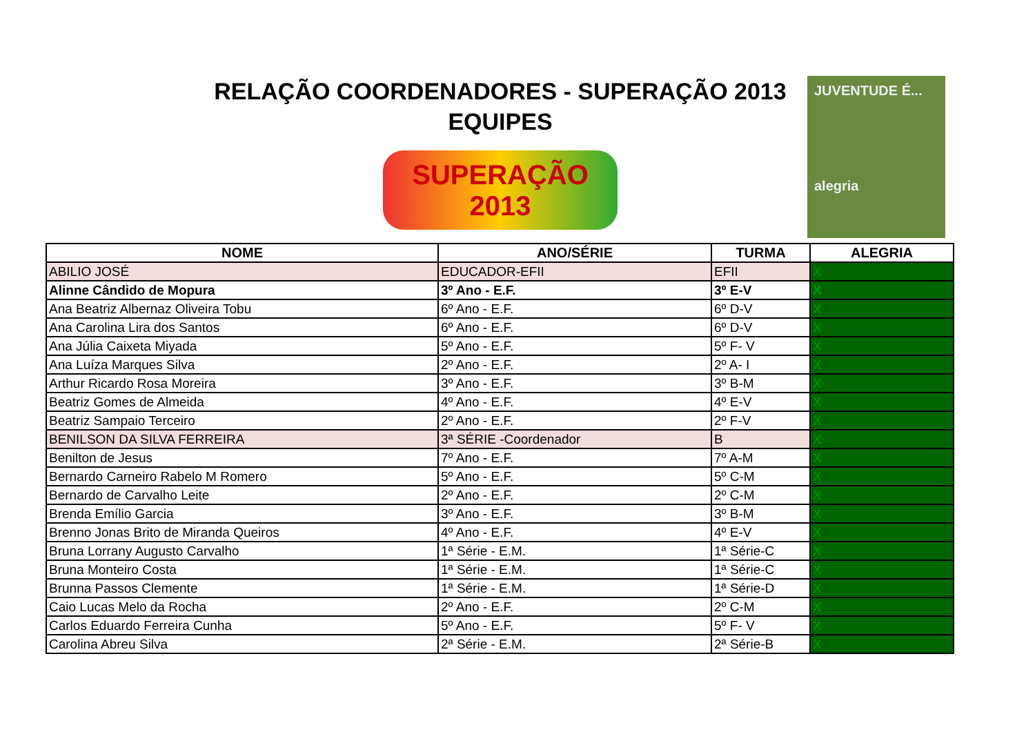RELAÇÃO COORDENADORES - SUPERAÇÃO 2013
EQUIPES
SUPERAÇÃO 2013
JUVENTUDE É...
alegria
| NOME | ANO/SÉRIE | TURMA | ALEGRIA |
| --- | --- | --- | --- |
| ABILIO JOSÉ | EDUCADOR-EFII | EFII | X |
| Alinne Cândido de Mopura | 3º Ano - E.F. | 3º E-V | X |
| Ana Beatriz Albernaz Oliveira Tobu | 6º Ano - E.F. | 6º D-V | X |
| Ana Carolina Lira dos Santos | 6º Ano - E.F. | 6º D-V | X |
| Ana Júlia Caixeta Miyada | 5º Ano - E.F. | 5º F- V | X |
| Ana Luíza Marques Silva | 2º Ano - E.F. | 2º A- I | X |
| Arthur Ricardo Rosa Moreira | 3º Ano - E.F. | 3º B-M | X |
| Beatriz Gomes de Almeida | 4º Ano - E.F. | 4º E-V | X |
| Beatriz Sampaio Terceiro | 2º Ano - E.F. | 2º F-V | X |
| BENILSON DA SILVA FERREIRA | 3ª SÉRIE -Coordenador | B | X |
| Benilton de Jesus | 7º Ano - E.F. | 7º A-M | X |
| Bernardo Carneiro Rabelo M Romero | 5º Ano - E.F. | 5º C-M | X |
| Bernardo de Carvalho Leite | 2º Ano - E.F. | 2º C-M | X |
| Brenda Emílio Garcia | 3º Ano - E.F. | 3º B-M | X |
| Brenno Jonas Brito de Miranda Queiros | 4º Ano - E.F. | 4º E-V | X |
| Bruna Lorrany Augusto Carvalho | 1ª Série - E.M. | 1ª Série-C | X |
| Bruna Monteiro Costa | 1ª Série - E.M. | 1ª Série-C | X |
| Brunna Passos Clemente | 1ª Série - E.M. | 1ª Série-D | X |
| Caio Lucas Melo da Rocha | 2º Ano - E.F. | 2º C-M | X |
| Carlos Eduardo Ferreira Cunha | 5º Ano - E.F. | 5º F- V | X |
| Carolina Abreu Silva | 2ª Série - E.M. | 2ª Série-B | X |